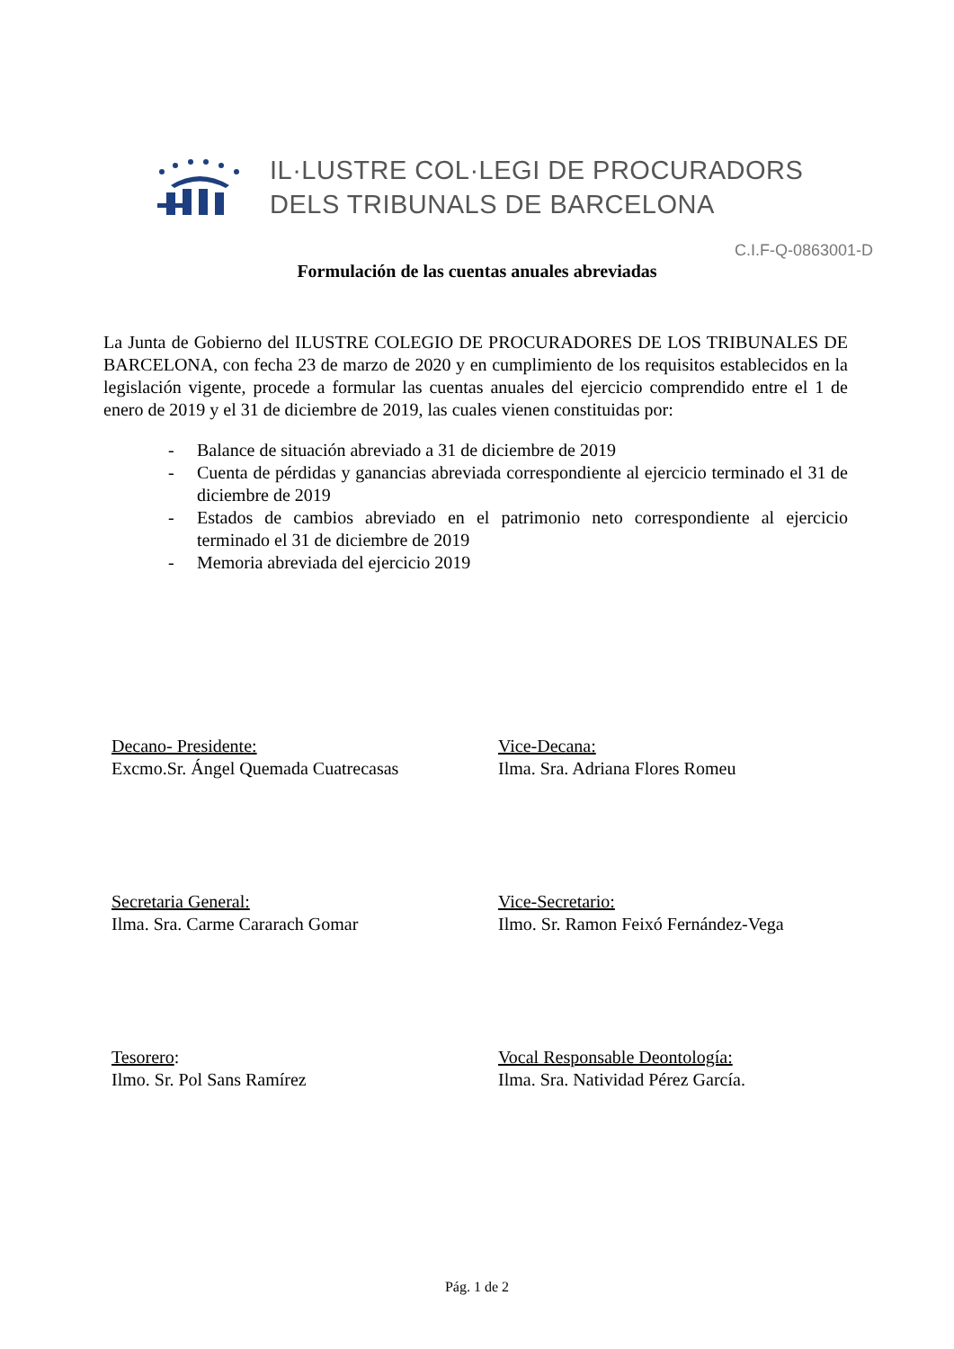IL·LUSTRE COL·LEGI DE PROCURADORS
DELS TRIBUNALS DE BARCELONA
C.I.F-Q-0863001-D
Formulación de las cuentas anuales abreviadas
La Junta de Gobierno del ILUSTRE COLEGIO DE PROCURADORES DE LOS TRIBUNALES DE BARCELONA, con fecha 23 de marzo de 2020 y en cumplimiento de los requisitos establecidos en la legislación vigente, procede a formular las cuentas anuales del ejercicio comprendido entre el 1 de enero de 2019 y el 31 de diciembre de 2019, las cuales vienen constituidas por:
- Balance de situación abreviado a 31 de diciembre de 2019
- Cuenta de pérdidas y ganancias abreviada correspondiente al ejercicio terminado el 31 de diciembre de 2019
- Estados de cambios abreviado en el patrimonio neto correspondiente al ejercicio terminado el 31 de diciembre de 2019
- Memoria abreviada del ejercicio 2019
Decano- Presidente:
Excmo.Sr. Ángel Quemada Cuatrecasas
Vice-Decana:
Ilma. Sra. Adriana Flores Romeu
Secretaria General:
Ilma. Sra. Carme Cararach Gomar
Vice-Secretario:
Ilmo. Sr. Ramon Feixó Fernández-Vega
Tesorero:
Ilmo. Sr. Pol Sans Ramírez
Vocal Responsable Deontología:
Ilma. Sra. Natividad Pérez García.
Pág. 1 de 2